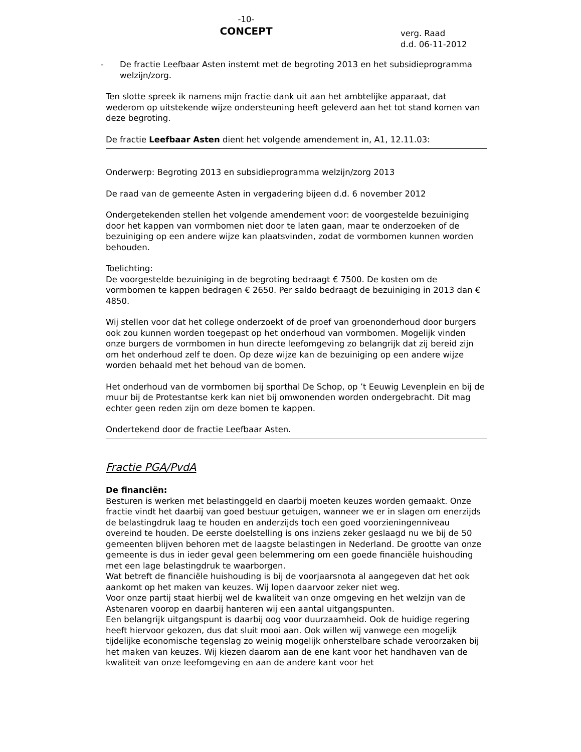-10-
CONCEPT
verg. Raad
d.d. 06-11-2012
- De fractie Leefbaar Asten instemt met de begroting 2013 en het subsidiepro­gramma welzijn/zorg.
Ten slotte spreek ik namens mijn fractie dank uit aan het ambtelijke apparaat, dat wederom op uitstekende wijze ondersteuning heeft geleverd aan het tot stand ko­men van deze begroting.
De fractie Leefbaar Asten dient het volgende amendement in, A1, 12.11.03:
Onderwerp: Begroting 2013 en subsidieprogramma welzijn/zorg 2013
De raad van de gemeente Asten in vergadering bijeen d.d. 6 november 2012
Ondergetekenden stellen het volgende amendement voor: de voorgestelde bezuini­ging door het kappen van vormbomen niet door te laten gaan, maar te onderzoeken of de bezuiniging op een andere wijze kan plaatsvinden, zodat de vormbomen kun­nen worden behouden.
Toelichting:
De voorgestelde bezuiniging in de begroting bedraagt € 7500. De kosten om de vormbomen te kappen bedragen € 2650. Per saldo bedraagt de bezuiniging in 2013 dan € 4850.
Wij stellen voor dat het college onderzoekt of de proef van groenonderhoud door burgers ook zou kunnen worden toegepast op het onderhoud van vormbomen. Mo­gelijk vinden onze burgers de vormbomen in hun directe leefomgeving zo belangrijk dat zij bereid zijn om het onderhoud zelf te doen. Op deze wijze kan de bezuiniging op een andere wijze worden behaald met het behoud van de bomen.
Het onderhoud van de vormbomen bij sporthal De Schop, op ’t Eeuwig Levenplein en bij de muur bij de Protestantse kerk kan niet bij omwonenden worden onderge­bracht. Dit mag echter geen reden zijn om deze bomen te kappen.
Ondertekend door de fractie Leefbaar Asten.
Fractie PGA/PvdA
De financiën:
Besturen is werken met belastinggeld en daarbij moeten keuzes worden gemaakt. Onze fractie vindt het daarbij van goed bestuur getuigen, wanneer we er in slagen om enerzijds de belastingdruk laag te houden en anderzijds toch een goed voorzie­ningenniveau overeind te houden. De eerste doelstelling is ons inziens zeker ge­slaagd nu we bij de 50 gemeenten blijven behoren met de laagste belastingen in Ne­derland. De grootte van onze gemeente is dus in ieder geval geen belemmering om een goede financiële huishouding met een lage belastingdruk te waarborgen.
Wat betreft de financiële huishouding is bij de voorjaarsnota al aangegeven dat het ook aankomt op het maken van keuzes. Wij lopen daarvoor zeker niet weg.
Voor onze partij staat hierbij wel de kwaliteit van onze omgeving en het welzijn van de Astenaren voorop en daarbij hanteren wij een aantal uitgangspunten.
Een belangrijk uitgangspunt is daarbij oog voor duurzaamheid. Ook de huidige rege­ring heeft hiervoor gekozen, dus dat sluit mooi aan. Ook willen wij vanwege een mo­gelijk tijdelijke economische tegenslag zo weinig mogelijk onherstelbare schade ver­oorzaken bij het maken van keuzes. Wij kiezen daarom aan de ene kant voor het handhaven van de kwaliteit van onze leefomgeving en aan de andere kant voor het